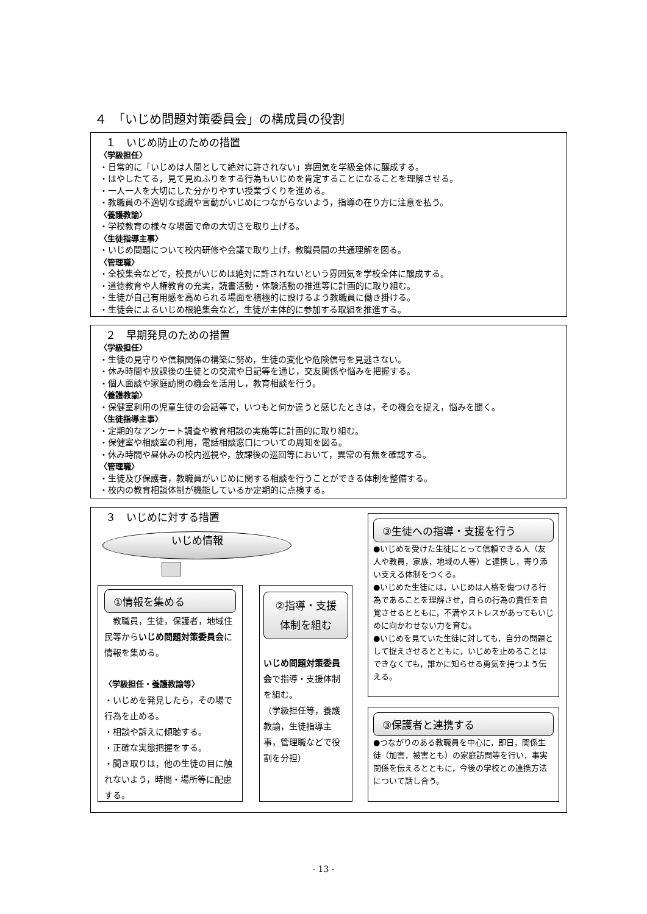４　「いじめ問題対策委員会」の構成員の役割
１　いじめ防止のための措置
〈学級担任〉
・日常的に「いじめは人間として絶対に許されない」雰囲気を学級全体に醸成する。
・はやしたてる，見て見ぬふりをする行為もいじめを肯定することになることを理解させる。
・一人一人を大切にした分かりやすい授業づくりを進める。
・教職員の不適切な認識や言動がいじめにつながらないよう，指導の在り方に注意を払う。
〈養護教諭〉
・学校教育の様々な場面で命の大切さを取り上げる。
〈生徒指導主事〉
・いじめ問題について校内研修や会議で取り上げ，教職員間の共通理解を図る。
〈管理職〉
・全校集会などで，校長がいじめは絶対に許されないという雰囲気を学校全体に醸成する。
・道徳教育や人権教育の充実，読書活動・体験活動の推進等に計画的に取り組む。
・生徒が自己有用感を高められる場面を積極的に設けるよう教職員に働き掛ける。
・生徒会によるいじめ根絶集会など，生徒が主体的に参加する取組を推進する。
２　早期発見のための措置
〈学級担任〉
・生徒の見守りや信頼関係の構築に努め，生徒の変化や危険信号を見逃さない。
・休み時間や放課後の生徒との交流や日記等を通じ，交友関係や悩みを把握する。
・個人面談や家庭訪問の機会を活用し，教育相談を行う。
〈養護教諭〉
・保健室利用の児童生徒の会話等で，いつもと何か違うと感じたときは，その機会を捉え，悩みを聞く。
〈生徒指導主事〉
・定期的なアンケート調査や教育相談の実施等に計画的に取り組む。
・保健室や相談室の利用，電話相談窓口についての周知を図る。
・休み時間や昼休みの校内巡視や，放課後の巡回等において，異常の有無を確認する。
〈管理職〉
・生徒及び保護者，教職員がいじめに関する相談を行うことができる体制を整備する。
・校内の教育相談体制が機能しているか定期的に点検する。
３　いじめに対する措置
いじめ情報
①情報を集める
　教職員，生徒，保護者，地域住民等からいじめ問題対策委員会に情報を集める。
〈学級担任・養護教諭等〉
・いじめを発見したら，その場で行為を止める。
・相談や訴えに傾聴する。
・正確な実態把握をする。
・聞き取りは，他の生徒の目に触れないよう，時間・場所等に配慮する。
②指導・支援
体制を組む
いじめ問題対策委員会で指導・支援体制を組む。
（学級担任等，養護教諭，生徒指導主事，管理職などで役割を分担）
③生徒への指導・支援を行う
●いじめを受けた生徒にとって信頼できる人（友人や教員，家族，地域の人等）と連携し，寄り添い支える体制をつくる。
●いじめた生徒には，いじめは人格を傷つける行為であることを理解させ，自らの行為の責任を自覚させるとともに，不満やストレスがあってもいじめに向かわせない力を育む。
●いじめを見ていた生徒に対しても，自分の問題として捉えさせるとともに，いじめを止めることはできなくても，誰かに知らせる勇気を持つよう伝える。
③保護者と連携する
●つながりのある教職員を中心に，即日，関係生徒（加害，被害とも）の家庭訪問等を行い，事実関係を伝えるとともに，今後の学校との連携方法について話し合う。
- 13 -